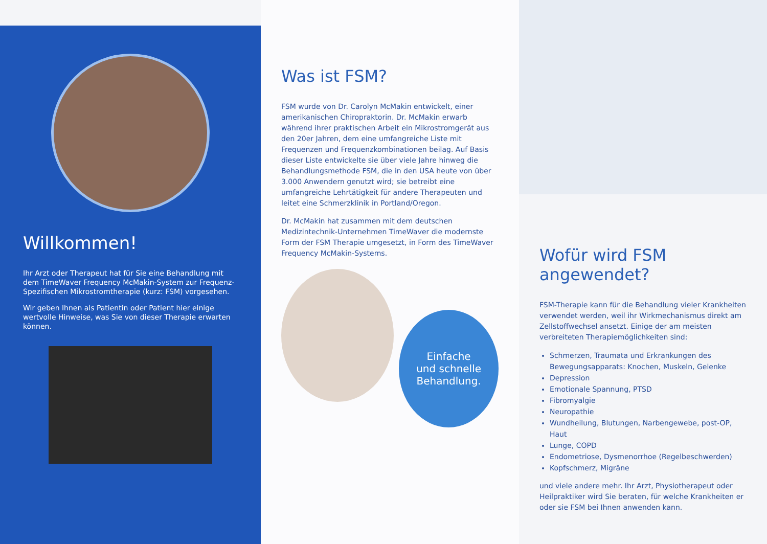Willkommen!
Ihr Arzt oder Therapeut hat für Sie eine Behandlung mit dem TimeWaver Frequency McMakin-System zur Frequenz-Spezifischen Mikrostromtherapie (kurz: FSM) vorgesehen.
Wir geben Ihnen als Patientin oder Patient hier einige wertvolle Hinweise, was Sie von dieser Therapie erwarten können.
Was ist FSM?
FSM wurde von Dr. Carolyn McMakin entwickelt, einer amerikanischen Chiropraktorin. Dr. McMakin erwarb während ihrer praktischen Arbeit ein Mikrostromgerät aus den 20er Jahren, dem eine umfangreiche Liste mit Frequenzen und Frequenzkombinationen beilag. Auf Basis dieser Liste entwickelte sie über viele Jahre hinweg die Behandlungsmethode FSM, die in den USA heute von über 3.000 Anwendern genutzt wird; sie betreibt eine umfangreiche Lehrtätigkeit für andere Therapeuten und leitet eine Schmerzklinik in Portland/Oregon.
Dr. McMakin hat zusammen mit dem deutschen Medizintechnik-Unternehmen TimeWaver die modernste Form der FSM Therapie umgesetzt, in Form des TimeWaver Frequency McMakin-Systems.
Einfache
und schnelle
Behandlung.
Wofür wird FSM angewendet?
FSM-Therapie kann für die Behandlung vieler Krankheiten verwendet werden, weil ihr Wirkmechanismus direkt am Zellstoffwechsel ansetzt. Einige der am meisten verbreiteten Therapiemöglichkeiten sind:
Schmerzen, Traumata und Erkrankungen des Bewegungsapparats: Knochen, Muskeln, Gelenke
Depression
Emotionale Spannung, PTSD
Fibromyalgie
Neuropathie
Wundheilung, Blutungen, Narbengewebe, post-OP, Haut
Lunge, COPD
Endometriose, Dysmenorrhoe (Regelbeschwerden)
Kopfschmerz, Migräne
und viele andere mehr. Ihr Arzt, Physiotherapeut oder Heilpraktiker wird Sie beraten, für welche Krankheiten er oder sie FSM bei Ihnen anwenden kann.